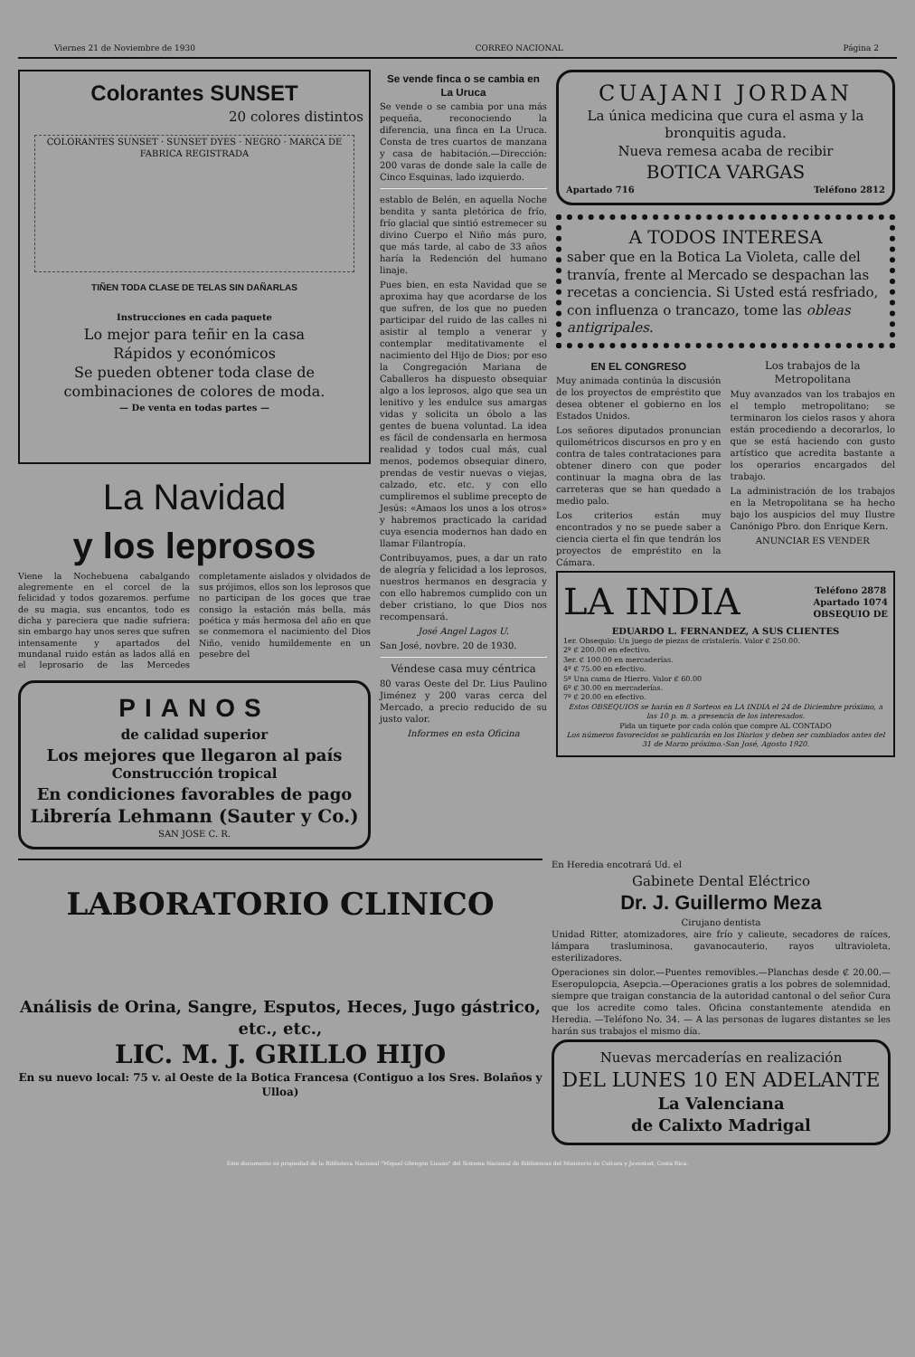Viernes 21 de Noviembre de 1930 CORREO NACIONAL Página 2
Colorantes SUNSET
20 colores distintos
COLORANTES SUNSET · SUNSET DYES · NEGRO · MARCA DE FABRICA REGISTRADA
TIÑEN TODA CLASE DE TELAS SIN DAÑARLAS
Instrucciones en cada paquete
Lo mejor para teñir en la casa
Rápidos y económicos
Se pueden obtener toda clase de combinaciones de colores de moda.
— De venta en todas partes —
La Navidad
y los leprosos
Viene la Nochebuena cabalgando alegremente en el corcel de la felicidad y todos gozaremos. perfume de su magia, sus encantos, todo es dicha y pareciera que nadie sufriera: sin embargo hay unos seres que sufren intensamente y apartados del mundanal ruido están as lados allá en el leprosario de las Mercedes completamente aislados y olvidados de sus prójimos, ellos son los leprosos que no participan de los goces que trae consigo la estación más bella, más poética y más hermosa del año en que se conmemora el nacimiento del Dios Niño, venido humildemente en un pesebre del
PIANOS
de calidad superior
Los mejores que llegaron al país
Construcción tropical
En condiciones favorables de pago
Librería Lehmann (Sauter y Co.)
SAN JOSE C. R.
Se vende finca o se cambia en La Uruca
Se vende o se cambia por una más pequeña, reconociendo la diferencia, una finca en La Uruca. Consta de tres cuartos de manzana y casa de habitación.—Dirección: 200 varas de donde sale la calle de Cinco Esquinas, lado izquierdo.
establo de Belén, en aquella Noche bendita y santa pletórica de frío, frío glacial que sintió estremecer su divino Cuerpo el Niño más puro, que más tarde, al cabo de 33 años haría la Redención del humano linaje.
Pues bien, en esta Navidad que se aproxima hay que acordarse de los que sufren, de los que no pueden participar del ruido de las calles ni asistir al templo a venerar y contemplar meditativamente el nacimiento del Hijo de Dios; por eso la Congregación Mariana de Caballeros ha dispuesto obsequiar algo a los leprosos, algo que sea un lenitivo y les endulce sus amargas vidas y solicita un óbolo a las gentes de buena voluntad. La idea es fácil de condensarla en hermosa realidad y todos cual más, cual menos, podemos obsequiar dinero, prendas de vestir nuevas o viejas, calzado, etc. etc. y con ello cumpliremos el sublime precepto de Jesús: «Amaos los unos a los otros» y habremos practicado la caridad cuya esencia modernos han dado en llamar Filantropía.
Contribuyamos, pues, a dar un rato de alegría y felicidad a los leprosos, nuestros hermanos en desgracia y con ello habremos cumplido con un deber cristiano, lo que Dios nos recompensará.
José Angel Lagos U.
San José, novbre. 20 de 1930.
Véndese casa muy céntrica
80 varas Oeste del Dr. Lius Paulino Jiménez y 200 varas cerca del Mercado, a precio reducido de su justo valor.
Informes en esta Oficina
CUAJANI JORDAN
La única medicina que cura el asma y la bronquitis aguda.
Nueva remesa acaba de recibir
BOTICA VARGAS
Apartado 716 Teléfono 2812
A TODOS INTERESA
saber que en la Botica La Violeta, calle del tranvía, frente al Mercado se despachan las recetas a conciencia. Si Usted está resfriado, con influenza o trancazo, tome las obleas antigripales.
EN EL CONGRESO
Muy animada continúa la discusión de los proyectos de empréstito que desea obtener el gobierno en los Estados Unidos.
Los señores diputados pronuncian quilométricos discursos en pro y en contra de tales contrataciones para obtener dinero con que poder continuar la magna obra de las carreteras que se han quedado a medio palo.
Los criterios están muy encontrados y no se puede saber a ciencia cierta el fin que tendrán los proyectos de empréstito en la Cámara.
Los trabajos de la Metropolitana
Muy avanzados van los trabajos en el templo metropolitano; se terminaron los cielos rasos y ahora están procediendo a decorarlos, lo que se está haciendo con gusto artístico que acredita bastante a los operarios encargados del trabajo.
La administración de los trabajos en la Metropolitana se ha hecho bajo los auspicios del muy Ilustre Canónigo Pbro. don Enrique Kern.
ANUNCIAR ES VENDER
LA INDIA Teléfono 2878
Apartado 1074
OBSEQUIO DE
EDUARDO L. FERNANDEZ, A SUS CLIENTES
1er. Obsequio: Un juego de piezas de cristalería. Valor ₡ 250.00.
2º ₡ 200.00 en efectivo.
3er. ₡ 100.00 en mercaderías.
4º ₡ 75.00 en efectivo.
5º Una cama de Hierro. Valor ₡ 60.00
6º ₡ 30.00 en mercaderías.
7º ₡ 20.00 en efectivo.
Estos OBSEQUIOS se harán en 8 Sorteos en LA INDIA el 24 de Diciembre próximo, a las 10 p. m. a presencia de los interesados.
Pida un tiquete por cada colón que compre AL CONTADO
Los números favorecidos se publicarán en los Diarios y deben ser cambiados antes del 31 de Marzo próximo.-San José, Agosto 1920.
LABORATORIO CLINICO
Análisis de Orina, Sangre, Esputos, Heces, Jugo gástrico, etc., etc.,
LIC. M. J. GRILLO HIJO
En su nuevo local: 75 v. al Oeste de la Botica Francesa (Contiguo a los Sres. Bolaños y Ulloa)
En Heredia encotrará Ud. el
Gabinete Dental Eléctrico
Dr. J. Guillermo Meza
Cirujano dentista
Unidad Ritter, atomizadores, aire frío y calieute, secadores de raíces, lámpara trasluminosa, gavanocauterio, rayos ultravioleta, esterilizadores.
Operaciones sin dolor.—Puentes removibles.—Planchas desde ₡ 20.00.—Eseropulopcia, Asepcia.—Operaciones gratis a los pobres de solemnidad, siempre que traigan constancia de la autoridad cantonal o del señor Cura que los acredite como tales. Oficina constantemente atendida en Heredia. —Teléfono No. 34. — A las personas de lugares distantes se les harán sus trabajos el mismo día.
Nuevas mercaderías en realización
DEL LUNES 10 EN ADELANTE
La Valenciana
de Calixto Madrigal
Este documento es propiedad de la Biblioteca Nacional "Miguel Obregón Lizano" del Sistema Nacional de Bibliotecas del Ministerio de Cultura y Juventud, Costa Rica.